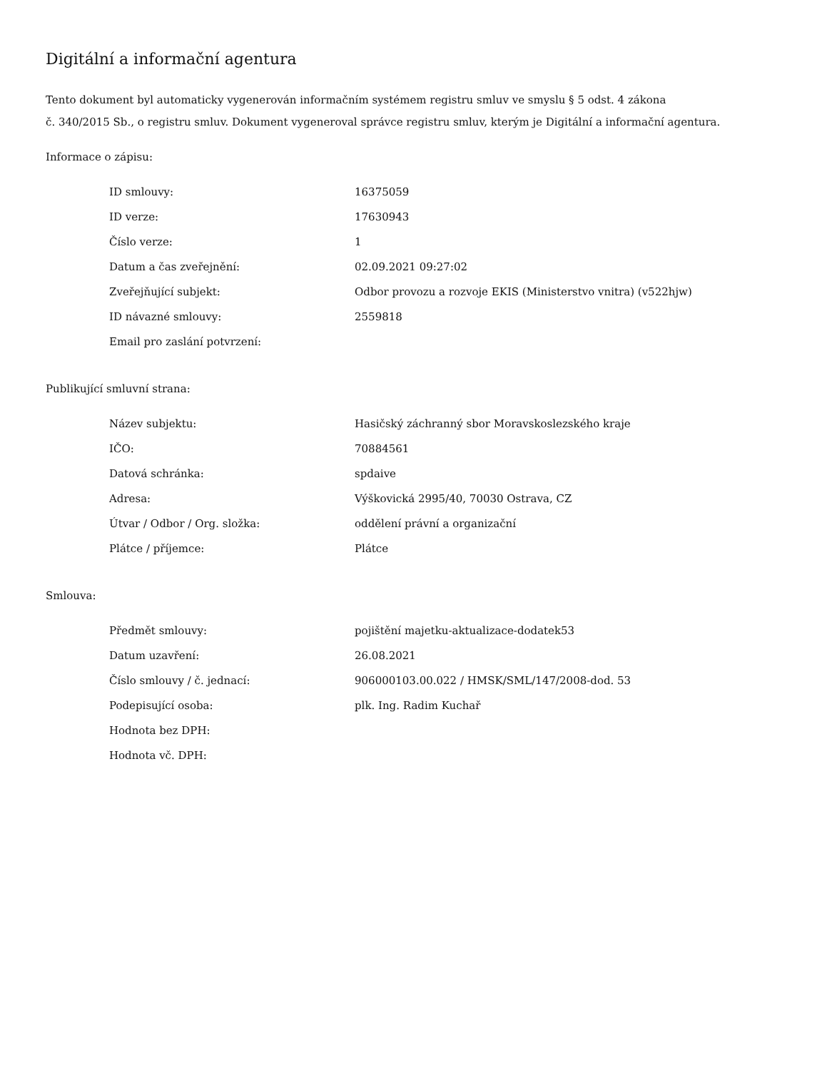Digitální a informační agentura
Tento dokument byl automaticky vygenerován informačním systémem registru smluv ve smyslu § 5 odst. 4 zákona
č. 340/2015 Sb., o registru smluv. Dokument vygeneroval správce registru smluv, kterým je Digitální a informační agentura.
Informace o zápisu:
| ID smlouvy: | 16375059 |
| ID verze: | 17630943 |
| Číslo verze: | 1 |
| Datum a čas zveřejnění: | 02.09.2021 09:27:02 |
| Zveřejňující subjekt: | Odbor provozu a rozvoje EKIS (Ministerstvo vnitra) (v522hjw) |
| ID návazné smlouvy: | 2559818 |
| Email pro zaslání potvrzení: | |
Publikující smluvní strana:
| Název subjektu: | Hasičský záchranný sbor Moravskoslezského kraje |
| IČO: | 70884561 |
| Datová schránka: | spdaive |
| Adresa: | Výškovická 2995/40, 70030 Ostrava, CZ |
| Útvar / Odbor / Org. složka: | oddělení právní a organizační |
| Plátce / příjemce: | Plátce |
Smlouva:
| Předmět smlouvy: | pojištění majetku-aktualizace-dodatek53 |
| Datum uzavření: | 26.08.2021 |
| Číslo smlouvy / č. jednací: | 906000103.00.022 / HMSK/SML/147/2008-dod. 53 |
| Podepisující osoba: | plk. Ing. Radim Kuchař |
| Hodnota bez DPH: | |
| Hodnota vč. DPH: | |